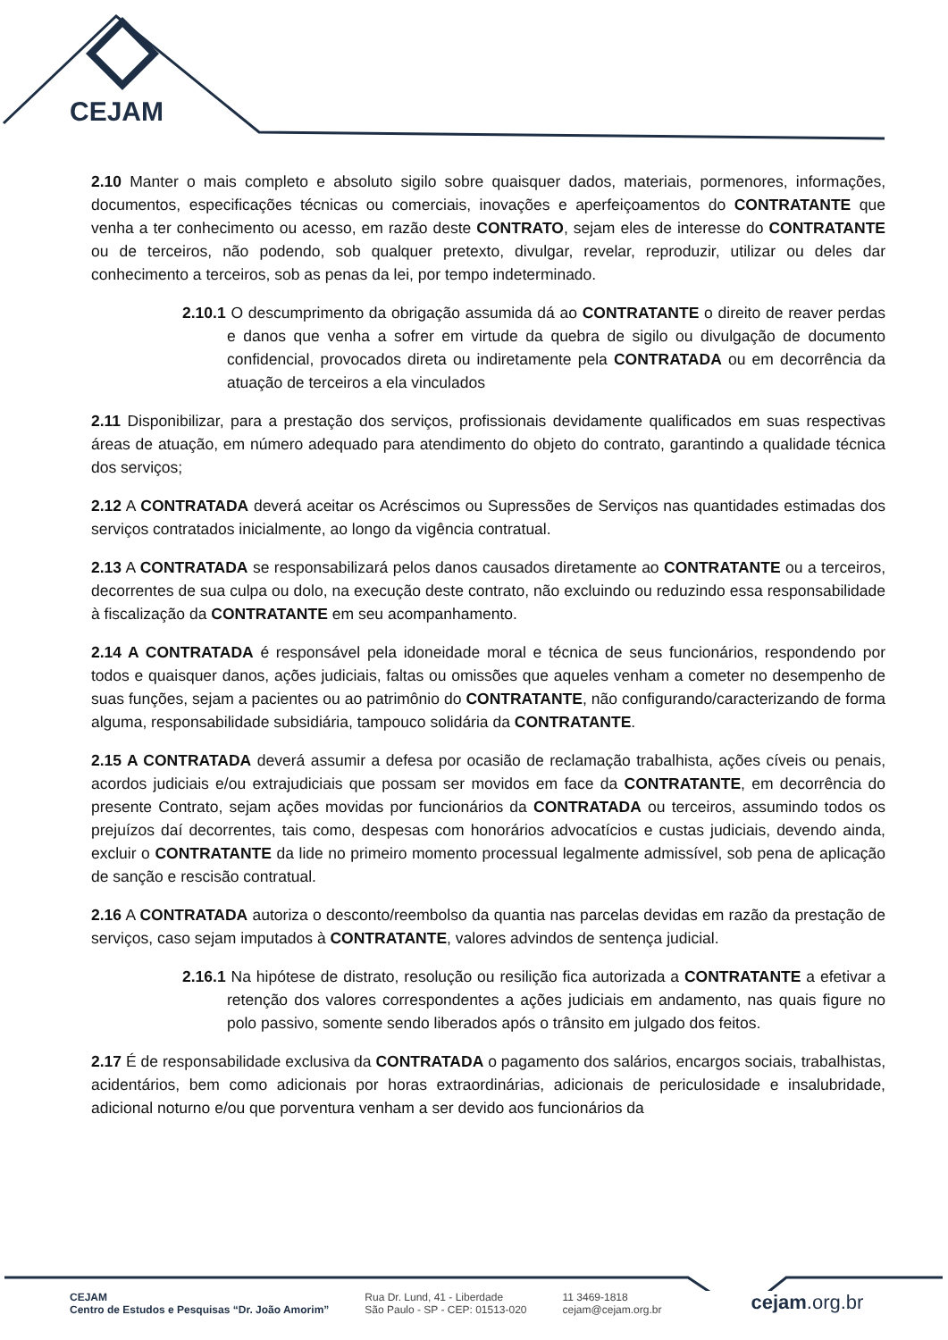CEJAM
2.10 Manter o mais completo e absoluto sigilo sobre quaisquer dados, materiais, pormenores, informações, documentos, especificações técnicas ou comerciais, inovações e aperfeiçoamentos do CONTRATANTE que venha a ter conhecimento ou acesso, em razão deste CONTRATO, sejam eles de interesse do CONTRATANTE ou de terceiros, não podendo, sob qualquer pretexto, divulgar, revelar, reproduzir, utilizar ou deles dar conhecimento a terceiros, sob as penas da lei, por tempo indeterminado.
2.10.1 O descumprimento da obrigação assumida dá ao CONTRATANTE o direito de reaver perdas e danos que venha a sofrer em virtude da quebra de sigilo ou divulgação de documento confidencial, provocados direta ou indiretamente pela CONTRATADA ou em decorrência da atuação de terceiros a ela vinculados
2.11 Disponibilizar, para a prestação dos serviços, profissionais devidamente qualificados em suas respectivas áreas de atuação, em número adequado para atendimento do objeto do contrato, garantindo a qualidade técnica dos serviços;
2.12 A CONTRATADA deverá aceitar os Acréscimos ou Supressões de Serviços nas quantidades estimadas dos serviços contratados inicialmente, ao longo da vigência contratual.
2.13 A CONTRATADA se responsabilizará pelos danos causados diretamente ao CONTRATANTE ou a terceiros, decorrentes de sua culpa ou dolo, na execução deste contrato, não excluindo ou reduzindo essa responsabilidade à fiscalização da CONTRATANTE em seu acompanhamento.
2.14 A CONTRATADA é responsável pela idoneidade moral e técnica de seus funcionários, respondendo por todos e quaisquer danos, ações judiciais, faltas ou omissões que aqueles venham a cometer no desempenho de suas funções, sejam a pacientes ou ao patrimônio do CONTRATANTE, não configurando/caracterizando de forma alguma, responsabilidade subsidiária, tampouco solidária da CONTRATANTE.
2.15 A CONTRATADA deverá assumir a defesa por ocasião de reclamação trabalhista, ações cíveis ou penais, acordos judiciais e/ou extrajudiciais que possam ser movidos em face da CONTRATANTE, em decorrência do presente Contrato, sejam ações movidas por funcionários da CONTRATADA ou terceiros, assumindo todos os prejuízos daí decorrentes, tais como, despesas com honorários advocatícios e custas judiciais, devendo ainda, excluir o CONTRATANTE da lide no primeiro momento processual legalmente admissível, sob pena de aplicação de sanção e rescisão contratual.
2.16 A CONTRATADA autoriza o desconto/reembolso da quantia nas parcelas devidas em razão da prestação de serviços, caso sejam imputados à CONTRATANTE, valores advindos de sentença judicial.
2.16.1 Na hipótese de distrato, resolução ou resilição fica autorizada a CONTRATANTE a efetivar a retenção dos valores correspondentes a ações judiciais em andamento, nas quais figure no polo passivo, somente sendo liberados após o trânsito em julgado dos feitos.
2.17 É de responsabilidade exclusiva da CONTRATADA o pagamento dos salários, encargos sociais, trabalhistas, acidentários, bem como adicionais por horas extraordinárias, adicionais de periculosidade e insalubridade, adicional noturno e/ou que porventura venham a ser devido aos funcionários da
CEJAM
Centro de Estudos e Pesquisas “Dr. João Amorim”
Rua Dr. Lund, 41 - Liberdade
São Paulo - SP - CEP: 01513-020
11 3469-1818
cejam@cejam.org.br
cejam.org.br